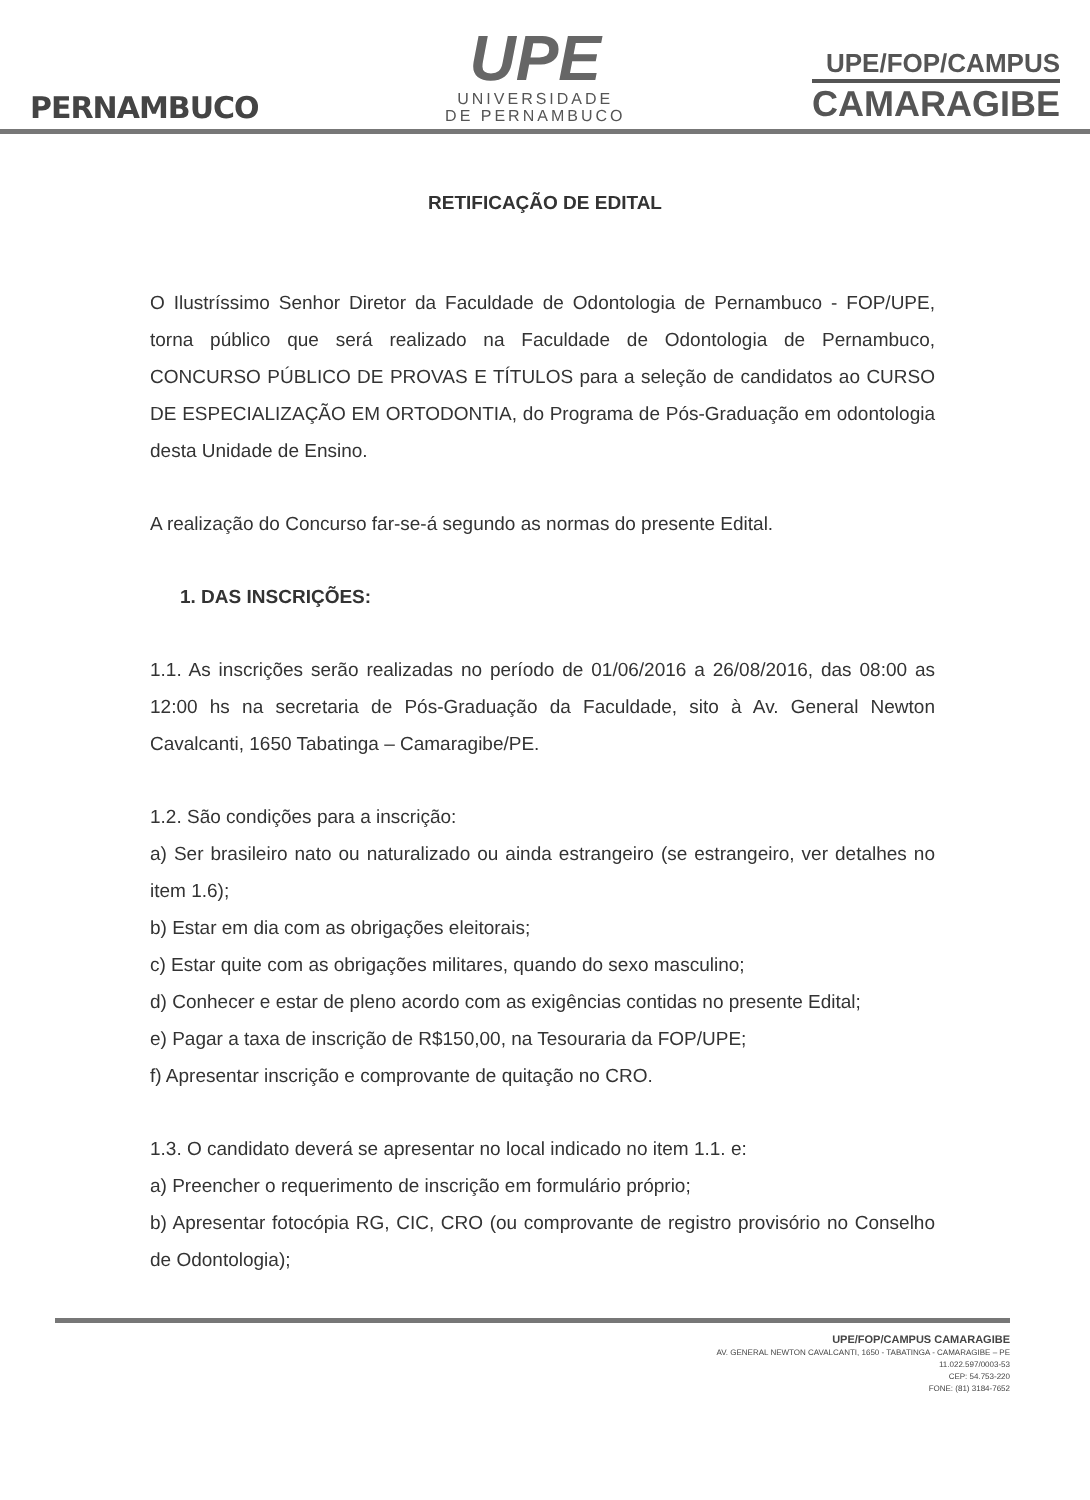PERNAMBUCO
UPE
UNIVERSIDADE
DE PERNAMBUCO
UPE/FOP/CAMPUS
CAMARAGIBE
RETIFICAÇÃO DE EDITAL
O Ilustríssimo Senhor Diretor da Faculdade de Odontologia de Pernambuco - FOP/UPE, torna público que será realizado na Faculdade de Odontologia de Pernambuco, CONCURSO PÚBLICO DE PROVAS E TÍTULOS para a seleção de candidatos ao CURSO DE ESPECIALIZAÇÃO EM ORTODONTIA, do Programa de Pós-Graduação em odontologia desta Unidade de Ensino.
A realização do Concurso far-se-á segundo as normas do presente Edital.
1. DAS INSCRIÇÕES:
1.1. As inscrições serão realizadas no período de 01/06/2016 a 26/08/2016, das 08:00 as 12:00 hs na secretaria de Pós-Graduação da Faculdade, sito à Av. General Newton Cavalcanti, 1650 Tabatinga – Camaragibe/PE.
1.2. São condições para a inscrição:
a) Ser brasileiro nato ou naturalizado ou ainda estrangeiro (se estrangeiro, ver detalhes no item 1.6);
b) Estar em dia com as obrigações eleitorais;
c) Estar quite com as obrigações militares, quando do sexo masculino;
d) Conhecer e estar de pleno acordo com as exigências contidas no presente Edital;
e) Pagar a taxa de inscrição de R$150,00, na Tesouraria da FOP/UPE;
f) Apresentar inscrição e comprovante de quitação no CRO.
1.3. O candidato deverá se apresentar no local indicado no item 1.1. e:
a) Preencher o requerimento de inscrição em formulário próprio;
b) Apresentar fotocópia RG, CIC, CRO (ou comprovante de registro provisório no Conselho de Odontologia);
UPE/FOP/CAMPUS CAMARAGIBE
AV. GENERAL NEWTON CAVALCANTI, 1650 - TABATINGA - CAMARAGIBE – PE
11.022.597/0003-53
CEP: 54.753-220
FONE: (81) 3184-7652